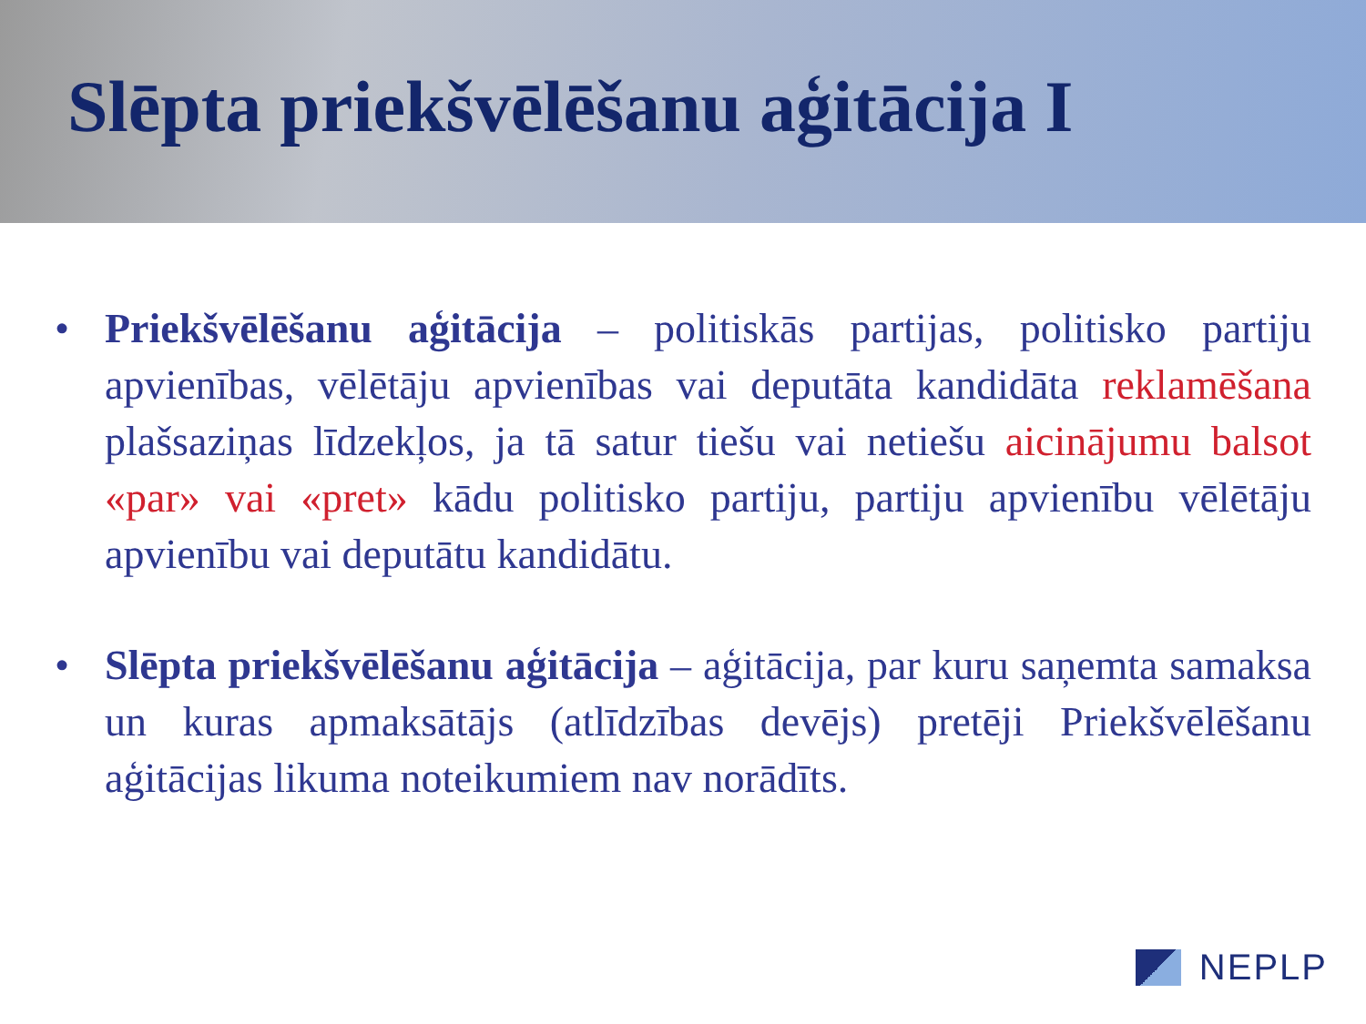Slēpta priekšvēlēšanu aģitācija I
• Priekšvēlēšanu aģitācija – politiskās partijas, politisko partiju apvienības, vēlētāju apvienības vai deputāta kandidāta reklamēšana plašsaziņas līdzekļos, ja tā satur tiešu vai netiešu aicinājumu balsot «par» vai «pret» kādu politisko partiju, partiju apvienību vēlētāju apvienību vai deputātu kandidātu.
• Slēpta priekšvēlēšanu aģitācija – aģitācija, par kuru saņemta samaksa un kuras apmaksātājs (atlīdzības devējs) pretēji Priekšvēlēšanu aģitācijas likuma noteikumiem nav norādīts.
NEPLP